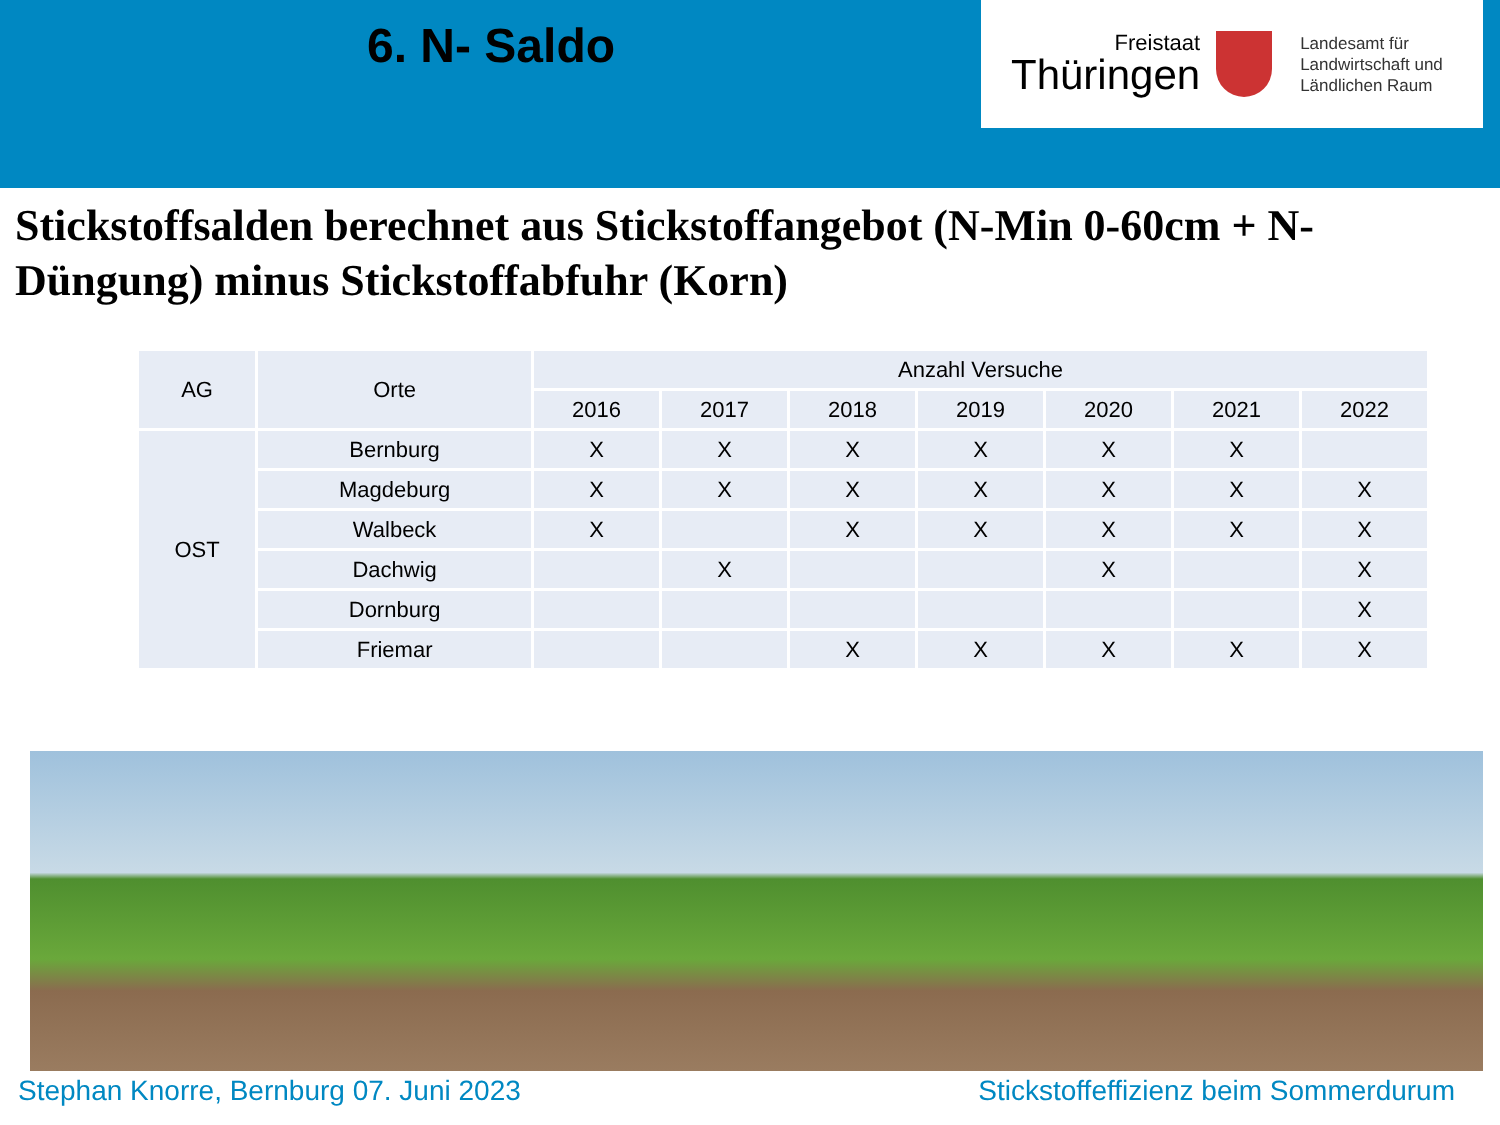6. N- Saldo
Freistaat
Thüringen
Landesamt für
Landwirtschaft und
Ländlichen Raum
Stickstoffsalden berechnet aus Stickstoffangebot (N-Min 0-60cm + N-Düngung) minus Stickstoffabfuhr (Korn)
| AG | Orte | Anzahl Versuche | | | | | | |
| --- | --- | --- | --- | --- | --- | --- | --- | --- |
| | | 2016 | 2017 | 2018 | 2019 | 2020 | 2021 | 2022 |
| OST | Bernburg | X | X | X | X | X | X | |
| | Magdeburg | X | X | X | X | X | X | X |
| | Walbeck | X | | X | X | X | X | X |
| | Dachwig | | X | | | X | | X |
| | Dornburg | | | | | | | X |
| | Friemar | | | X | X | X | X | X |
Stephan Knorre, Bernburg 07. Juni 2023
Stickstoffeffizienz beim Sommerdurum